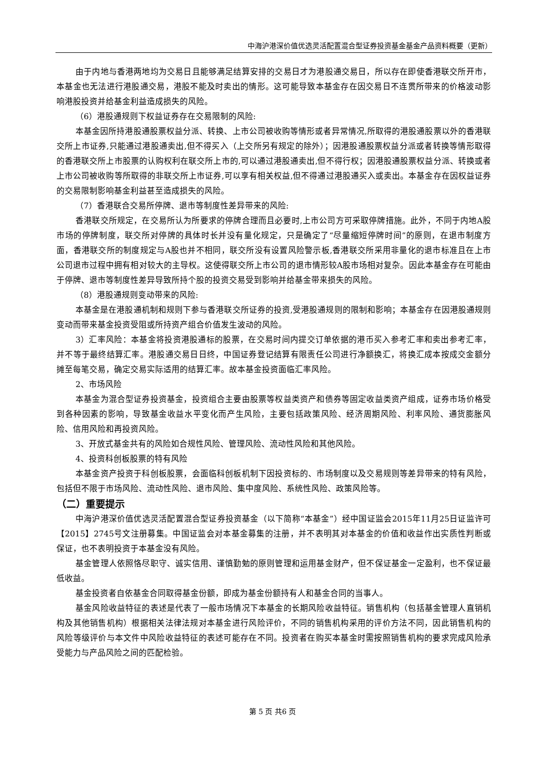中海沪港深价值优选灵活配置混合型证券投资基金基金产品资料概要（更新）
由于内地与香港两地均为交易日且能够满足结算安排的交易日才为港股通交易日，所以存在即使香港联交所开市，本基金也无法进行港股通交易，港股不能及时卖出的情形。这可能导致本基金存在因交易日不连贯所带来的价格波动影响港股投资并给基金利益造成损失的风险。
（6）港股通规则下权益证券存在交易限制的风险:
本基金因所持港股通股票权益分派、转换、上市公司被收购等情形或者异常情况,所取得的港股通股票以外的香港联交所上市证券,只能通过港股通卖出,但不得买入（上交所另有规定的除外）；因港股通股票权益分派或者转换等情形取得的香港联交所上市股票的认购权利在联交所上市的,可以通过港股通卖出,但不得行权；因港股通股票权益分派、转换或者上市公司被收购等所取得的非联交所上市证券,可以享有相关权益,但不得通过港股通买入或卖出。本基金存在因权益证券的交易限制影响基金利益甚至造成损失的风险。
（7）香港联合交易所停牌、退市等制度性差异带来的风险:
香港联交所规定，在交易所认为所要求的停牌合理而且必要时,上市公司方可采取停牌措施。此外，不同于内地A股市场的停牌制度，联交所对停牌的具体时长并没有量化规定，只是确定了“尽量缩短停牌时间”的原则，在退市制度方面，香港联交所的制度规定与A股也并不相同，联交所没有设置风险警示板,香港联交所采用非量化的退市标准且在上市公司退市过程中拥有相对较大的主导权。这使得联交所上市公司的退市情形较A股市场相对复杂。因此本基金存在可能由于停牌、退市等制度性差异导致所持个股的投资交易受到影响并给基金带来损失的风险。
（8）港股通规则变动带来的风险:
本基金是在港股通机制和规则下参与香港联交所证券的投资,受港股通规则的限制和影响；本基金存在因港股通规则变动而带来基金投资受阻或所持资产组合价值发生波动的风险。
3）汇率风险：本基金将投资港股通标的股票，在交易时间内提交订单依据的港币买入参考汇率和卖出参考汇率，并不等于最终结算汇率。港股通交易日日终，中国证券登记结算有限责任公司进行净额换汇，将换汇成本按成交金额分摊至每笔交易，确定交易实际适用的结算汇率。故本基金投资面临汇率风险。
2、市场风险
本基金为混合型证券投资基金，投资组合主要由股票等权益类资产和债券等固定收益类资产组成，证券市场价格受到各种因素的影响，导致基金收益水平变化而产生风险，主要包括政策风险、经济周期风险、利率风险、通货膨胀风险、信用风险和再投资风险。
3、开放式基金共有的风险如合规性风险、管理风险、流动性风险和其他风险。
4、投资科创板股票的特有风险
本基金资产投资于科创板股票，会面临科创板机制下因投资标的、市场制度以及交易规则等差异带来的特有风险，包括但不限于市场风险、流动性风险、退市风险、集中度风险、系统性风险、政策风险等。
（二）重要提示
中海沪港深价值优选灵活配置混合型证券投资基金（以下简称“本基金”）经中国证监会2015年11月25日证监许可【2015】2745号文注册募集。中国证监会对本基金募集的注册，并不表明其对本基金的价值和收益作出实质性判断或保证，也不表明投资于本基金没有风险。
基金管理人依照恪尽职守、诚实信用、谨慎勤勉的原则管理和运用基金财产，但不保证基金一定盈利，也不保证最低收益。
基金投资者自依基金合同取得基金份额，即成为基金份额持有人和基金合同的当事人。
基金风险收益特征的表述是代表了一般市场情况下本基金的长期风险收益特征。销售机构（包括基金管理人直销机构及其他销售机构）根据相关法律法规对本基金进行风险评价，不同的销售机构采用的评价方法不同，因此销售机构的风险等级评价与本文件中风险收益特征的表述可能存在不同。投资者在购买本基金时需按照销售机构的要求完成风险承受能力与产品风险之间的匹配检验。
第 5 页 共6 页